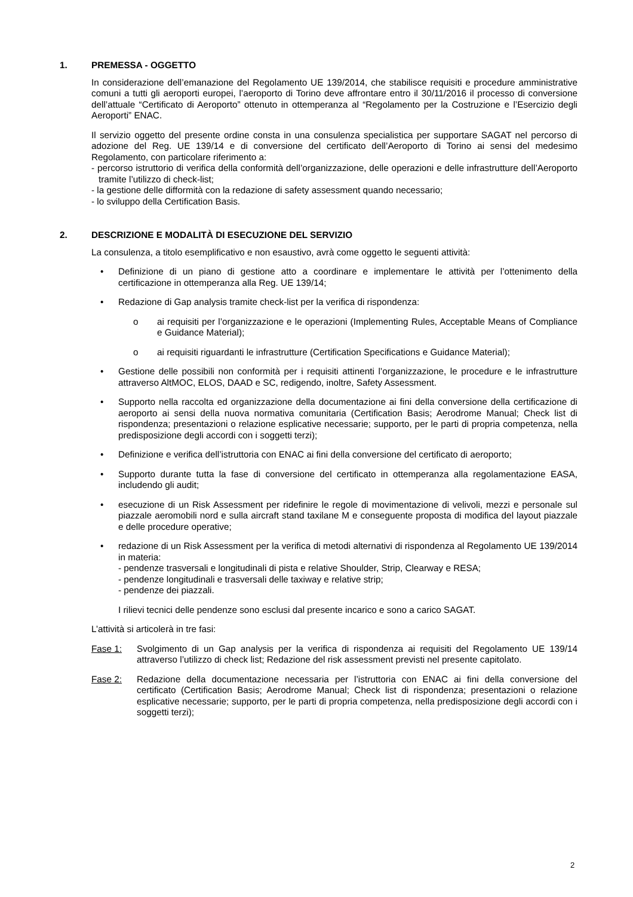1. PREMESSA - OGGETTO
In considerazione dell’emanazione del Regolamento UE 139/2014, che stabilisce requisiti e procedure amministrative comuni a tutti gli aeroporti europei, l’aeroporto di Torino deve affrontare entro il 30/11/2016 il processo di conversione dell’attuale “Certificato di Aeroporto” ottenuto in ottemperanza al “Regolamento per la Costruzione e l’Esercizio degli Aeroporti” ENAC.
Il servizio oggetto del presente ordine consta in una consulenza specialistica per supportare SAGAT nel percorso di adozione del Reg. UE 139/14 e di conversione del certificato dell’Aeroporto di Torino ai sensi del medesimo Regolamento, con particolare riferimento a:
- percorso istruttorio di verifica della conformità dell’organizzazione, delle operazioni e delle infrastrutture dell’Aeroporto tramite l’utilizzo di check-list;
- la gestione delle difformità con la redazione di safety assessment quando necessario;
- lo sviluppo della Certification Basis.
2. DESCRIZIONE E MODALITÀ DI ESECUZIONE DEL SERVIZIO
La consulenza, a titolo esemplificativo e non esaustivo, avrà come oggetto le seguenti attività:
• Definizione di un piano di gestione atto a coordinare e implementare le attività per l’ottenimento della certificazione in ottemperanza alla Reg. UE 139/14;
• Redazione di Gap analysis tramite check-list per la verifica di rispondenza:
o ai requisiti per l’organizzazione e le operazioni (Implementing Rules, Acceptable Means of Compliance e Guidance Material);
o ai requisiti riguardanti le infrastrutture (Certification Specifications e Guidance Material);
• Gestione delle possibili non conformità per i requisiti attinenti l’organizzazione, le procedure e le infrastrutture attraverso AltMOC, ELOS, DAAD e SC, redigendo, inoltre, Safety Assessment.
• Supporto nella raccolta ed organizzazione della documentazione ai fini della conversione della certificazione di aeroporto ai sensi della nuova normativa comunitaria (Certification Basis; Aerodrome Manual; Check list di rispondenza; presentazioni o relazione esplicative necessarie; supporto, per le parti di propria competenza, nella predisposizione degli accordi con i soggetti terzi);
• Definizione e verifica dell’istruttoria con ENAC ai fini della conversione del certificato di aeroporto;
• Supporto durante tutta la fase di conversione del certificato in ottemperanza alla regolamentazione EASA, includendo gli audit;
• esecuzione di un Risk Assessment per ridefinire le regole di movimentazione di velivoli, mezzi e personale sul piazzale aeromobili nord e sulla aircraft stand taxilane M e conseguente proposta di modifica del layout piazzale e delle procedure operative;
• redazione di un Risk Assessment per la verifica di metodi alternativi di rispondenza al Regolamento UE 139/2014 in materia:
- pendenze trasversali e longitudinali di pista e relative Shoulder, Strip, Clearway e RESA;
- pendenze longitudinali e trasversali delle taxiway e relative strip;
- pendenze dei piazzali.
I rilievi tecnici delle pendenze sono esclusi dal presente incarico e sono a carico SAGAT.
L’attività si articolerà in tre fasi:
Fase 1: Svolgimento di un Gap analysis per la verifica di rispondenza ai requisiti del Regolamento UE 139/14 attraverso l’utilizzo di check list; Redazione del risk assessment previsti nel presente capitolato.
Fase 2: Redazione della documentazione necessaria per l’istruttoria con ENAC ai fini della conversione del certificato (Certification Basis; Aerodrome Manual; Check list di rispondenza; presentazioni o relazione esplicative necessarie; supporto, per le parti di propria competenza, nella predisposizione degli accordi con i soggetti terzi);
2